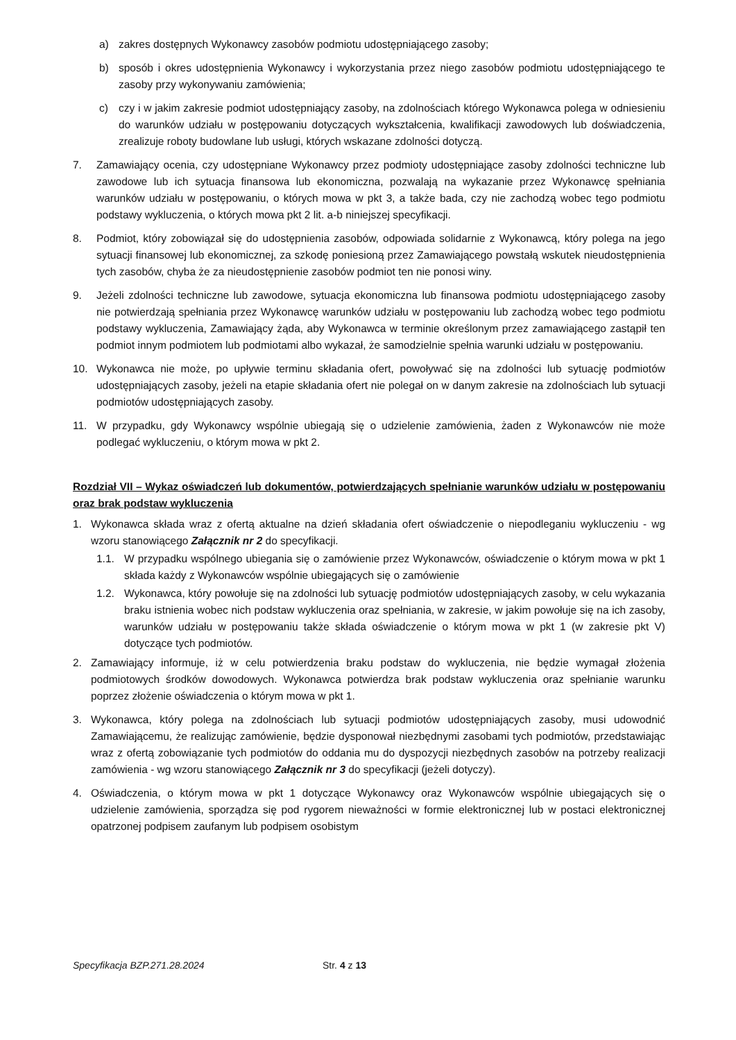a) zakres dostępnych Wykonawcy zasobów podmiotu udostępniającego zasoby;
b) sposób i okres udostępnienia Wykonawcy i wykorzystania przez niego zasobów podmiotu udostępniającego te zasoby przy wykonywaniu zamówienia;
c) czy i w jakim zakresie podmiot udostępniający zasoby, na zdolnościach którego Wykonawca polega w odniesieniu do warunków udziału w postępowaniu dotyczących wykształcenia, kwalifikacji zawodowych lub doświadczenia, zrealizuje roboty budowlane lub usługi, których wskazane zdolności dotyczą.
7. Zamawiający ocenia, czy udostępniane Wykonawcy przez podmioty udostępniające zasoby zdolności techniczne lub zawodowe lub ich sytuacja finansowa lub ekonomiczna, pozwalają na wykazanie przez Wykonawcę spełniania warunków udziału w postępowaniu, o których mowa w pkt 3, a także bada, czy nie zachodzą wobec tego podmiotu podstawy wykluczenia, o których mowa pkt 2 lit. a-b niniejszej specyfikacji.
8. Podmiot, który zobowiązał się do udostępnienia zasobów, odpowiada solidarnie z Wykonawcą, który polega na jego sytuacji finansowej lub ekonomicznej, za szkodę poniesioną przez Zamawiającego powstałą wskutek nieudostępnienia tych zasobów, chyba że za nieudostępnienie zasobów podmiot ten nie ponosi winy.
9. Jeżeli zdolności techniczne lub zawodowe, sytuacja ekonomiczna lub finansowa podmiotu udostępniającego zasoby nie potwierdzają spełniania przez Wykonawcę warunków udziału w postępowaniu lub zachodzą wobec tego podmiotu podstawy wykluczenia, Zamawiający żąda, aby Wykonawca w terminie określonym przez zamawiającego zastąpił ten podmiot innym podmiotem lub podmiotami albo wykazał, że samodzielnie spełnia warunki udziału w postępowaniu.
10. Wykonawca nie może, po upływie terminu składania ofert, powoływać się na zdolności lub sytuację podmiotów udostępniających zasoby, jeżeli na etapie składania ofert nie polegał on w danym zakresie na zdolnościach lub sytuacji podmiotów udostępniających zasoby.
11. W przypadku, gdy Wykonawcy wspólnie ubiegają się o udzielenie zamówienia, żaden z Wykonawców nie może podlegać wykluczeniu, o którym mowa w pkt 2.
Rozdział VII – Wykaz oświadczeń lub dokumentów, potwierdzających spełnianie warunków udziału w postępowaniu oraz brak podstaw wykluczenia
1. Wykonawca składa wraz z ofertą aktualne na dzień składania ofert oświadczenie o niepodleganiu wykluczeniu - wg wzoru stanowiącego Załącznik nr 2 do specyfikacji.
1.1. W przypadku wspólnego ubiegania się o zamówienie przez Wykonawców, oświadczenie o którym mowa w pkt 1 składa każdy z Wykonawców wspólnie ubiegających się o zamówienie
1.2. Wykonawca, który powołuje się na zdolności lub sytuację podmiotów udostępniających zasoby, w celu wykazania braku istnienia wobec nich podstaw wykluczenia oraz spełniania, w zakresie, w jakim powołuje się na ich zasoby, warunków udziału w postępowaniu także składa oświadczenie o którym mowa w pkt 1 (w zakresie pkt V) dotyczące tych podmiotów.
2. Zamawiający informuje, iż w celu potwierdzenia braku podstaw do wykluczenia, nie będzie wymagał złożenia podmiotowych środków dowodowych. Wykonawca potwierdza brak podstaw wykluczenia oraz spełnianie warunku poprzez złożenie oświadczenia o którym mowa w pkt 1.
3. Wykonawca, który polega na zdolnościach lub sytuacji podmiotów udostępniających zasoby, musi udowodnić Zamawiającemu, że realizując zamówienie, będzie dysponował niezbędnymi zasobami tych podmiotów, przedstawiając wraz z ofertą zobowiązanie tych podmiotów do oddania mu do dyspozycji niezbędnych zasobów na potrzeby realizacji zamówienia - wg wzoru stanowiącego Załącznik nr 3 do specyfikacji (jeżeli dotyczy).
4. Oświadczenia, o którym mowa w pkt 1 dotyczące Wykonawcy oraz Wykonawców wspólnie ubiegających się o udzielenie zamówienia, sporządza się pod rygorem nieważności w formie elektronicznej lub w postaci elektronicznej opatrzonej podpisem zaufanym lub podpisem osobistym
Specyfikacja BZP.271.28.2024 Str. 4 z 13